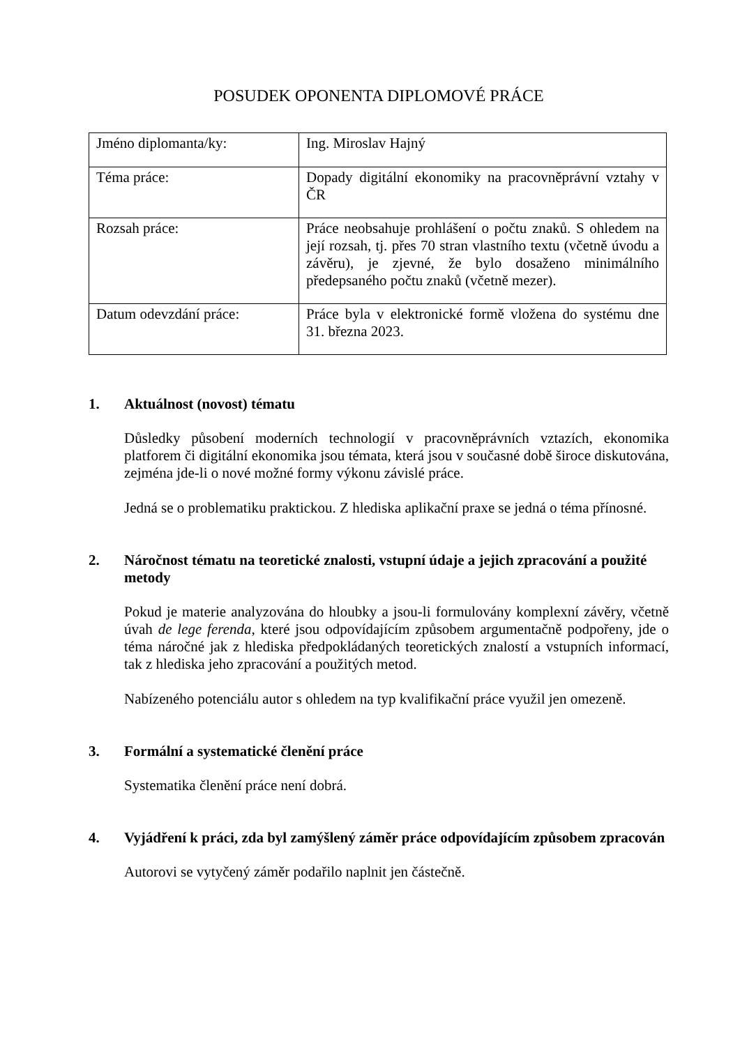POSUDEK OPONENTA DIPLOMOVÉ PRÁCE
| Jméno diplomanta/ky: | Ing. Miroslav Hajný |
| Téma práce: | Dopady digitální ekonomiky na pracovněprávní vztahy v ČR |
| Rozsah práce: | Práce neobsahuje prohlášení o počtu znaků. S ohledem na její rozsah, tj. přes 70 stran vlastního textu (včetně úvodu a závěru), je zjevné, že bylo dosaženo minimálního předepsaného počtu znaků (včetně mezer). |
| Datum odevzdání práce: | Práce byla v elektronické formě vložena do systému dne 31. března 2023. |
1. Aktuálnost (novost) tématu
Důsledky působení moderních technologií v pracovněprávních vztazích, ekonomika platforem či digitální ekonomika jsou témata, která jsou v současné době široce diskutována, zejména jde-li o nové možné formy výkonu závislé práce.
Jedná se o problematiku praktickou. Z hlediska aplikační praxe se jedná o téma přínosné.
2. Náročnost tématu na teoretické znalosti, vstupní údaje a jejich zpracování a použité metody
Pokud je materie analyzována do hloubky a jsou-li formulovány komplexní závěry, včetně úvah de lege ferenda, které jsou odpovídajícím způsobem argumentačně podpořeny, jde o téma náročné jak z hlediska předpokládaných teoretických znalostí a vstupních informací, tak z hlediska jeho zpracování a použitých metod.
Nabízeného potenciálu autor s ohledem na typ kvalifikační práce využil jen omezeně.
3. Formální a systematické členění práce
Systematika členění práce není dobrá.
4. Vyjádření k práci, zda byl zamýšlený záměr práce odpovídajícím způsobem zpracován
Autorovi se vytyčený záměr podařilo naplnit jen částečně.